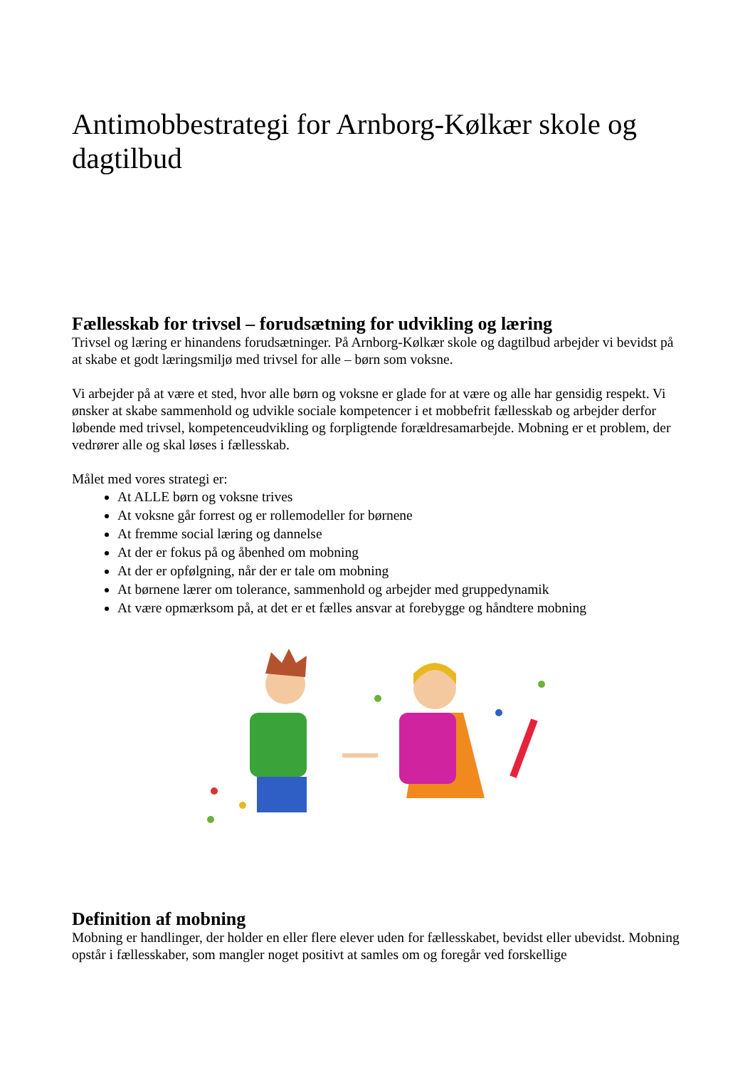Antimobbestrategi for Arnborg-Kølkær skole og dagtilbud
Fællesskab for trivsel – forudsætning for udvikling og læring
Trivsel og læring er hinandens forudsætninger. På Arnborg-Kølkær skole og dagtilbud arbejder vi bevidst på at skabe et godt læringsmiljø med trivsel for alle – børn som voksne.
Vi arbejder på at være et sted, hvor alle børn og voksne er glade for at være og alle har gensidig respekt. Vi ønsker at skabe sammenhold og udvikle sociale kompetencer i et mobbefrit fællesskab og arbejder derfor løbende med trivsel, kompetenceudvikling og forpligtende forældresamarbejde. Mobning er et problem, der vedrører alle og skal løses i fællesskab.
Målet med vores strategi er:
At ALLE børn og voksne trives
At voksne går forrest og er rollemodeller for børnene
At fremme social læring og dannelse
At der er fokus på og åbenhed om mobning
At der er opfølgning, når der er tale om mobning
At børnene lærer om tolerance, sammenhold og arbejder med gruppedynamik
At være opmærksom på, at det er et fælles ansvar at forebygge og håndtere mobning
Definition af mobning
Mobning er handlinger, der holder en eller flere elever uden for fællesskabet, bevidst eller ubevidst. Mobning opstår i fællesskaber, som mangler noget positivt at samles om og foregår ved forskellige